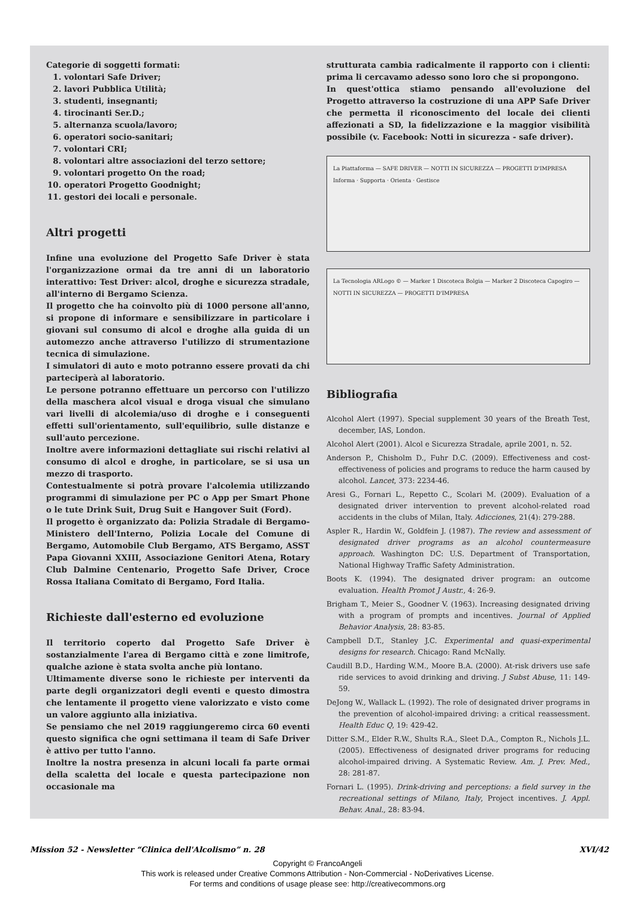Categorie di soggetti formati:
1. volontari Safe Driver;
2. lavori Pubblica Utilità;
3. studenti, insegnanti;
4. tirocinanti Ser.D.;
5. alternanza scuola/lavoro;
6. operatori socio-sanitari;
7. volontari CRI;
8. volontari altre associazioni del terzo settore;
9. volontari progetto On the road;
10. operatori Progetto Goodnight;
11. gestori dei locali e personale.
Altri progetti
Infine una evoluzione del Progetto Safe Driver è stata l'organizzazione ormai da tre anni di un laboratorio interattivo: Test Driver: alcol, droghe e sicurezza stradale, all'interno di Bergamo Scienza.
Il progetto che ha coinvolto più di 1000 persone all'anno, si propone di informare e sensibilizzare in particolare i giovani sul consumo di alcol e droghe alla guida di un automezzo anche attraverso l'utilizzo di strumentazione tecnica di simulazione.
I simulatori di auto e moto potranno essere provati da chi parteciperà al laboratorio.
Le persone potranno effettuare un percorso con l'utilizzo della maschera alcol visual e droga visual che simulano vari livelli di alcolemia/uso di droghe e i conseguenti effetti sull'orientamento, sull'equilibrio, sulle distanze e sull'auto percezione.
Inoltre avere informazioni dettagliate sui rischi relativi al consumo di alcol e droghe, in particolare, se si usa un mezzo di trasporto.
Contestualmente si potrà provare l'alcolemia utilizzando programmi di simulazione per PC o App per Smart Phone o le tute Drink Suit, Drug Suit e Hangover Suit (Ford).
Il progetto è organizzato da: Polizia Stradale di Bergamo-Ministero dell'Interno, Polizia Locale del Comune di Bergamo, Automobile Club Bergamo, ATS Bergamo, ASST Papa Giovanni XXIII, Associazione Genitori Atena, Rotary Club Dalmine Centenario, Progetto Safe Driver, Croce Rossa Italiana Comitato di Bergamo, Ford Italia.
Richieste dall'esterno ed evoluzione
Il territorio coperto dal Progetto Safe Driver è sostanzialmente l'area di Bergamo città e zone limitrofe, qualche azione è stata svolta anche più lontano.
Ultimamente diverse sono le richieste per interventi da parte degli organizzatori degli eventi e questo dimostra che lentamente il progetto viene valorizzato e visto come un valore aggiunto alla iniziativa.
Se pensiamo che nel 2019 raggiungeremo circa 60 eventi questo significa che ogni settimana il team di Safe Driver è attivo per tutto l'anno.
Inoltre la nostra presenza in alcuni locali fa parte ormai della scaletta del locale e questa partecipazione non occasionale ma
strutturata cambia radicalmente il rapporto con i clienti: prima li cercavamo adesso sono loro che si propongono.
In quest'ottica stiamo pensando all'evoluzione del Progetto attraverso la costruzione di una APP Safe Driver che permetta il riconoscimento del locale dei clienti affezionati a SD, la fidelizzazione e la maggior visibilità possibile (v. Facebook: Notti in sicurezza - safe driver).
La Piattaforma — SAFE DRIVER — NOTTI IN SICUREZZA — PROGETTI D'IMPRESA
Informa · Supporta · Orienta · Gestisce
La Tecnologia ARLogo © — Marker 1 Discoteca Bolgia — Marker 2 Discoteca Capogiro — NOTTI IN SICUREZZA — PROGETTI D'IMPRESA
Bibliografia
Alcohol Alert (1997). Special supplement 30 years of the Breath Test, december, IAS, London.
Alcohol Alert (2001). Alcol e Sicurezza Stradale, aprile 2001, n. 52.
Anderson P., Chisholm D., Fuhr D.C. (2009). Effectiveness and cost-effectiveness of policies and programs to reduce the harm caused by alcohol. Lancet, 373: 2234-46.
Aresi G., Fornari L., Repetto C., Scolari M. (2009). Evaluation of a designated driver intervention to prevent alcohol-related road accidents in the clubs of Milan, Italy. Adicciones, 21(4): 279-288.
Aspler R., Hardin W., Goldfein J. (1987). The review and assessment of designated driver programs as an alcohol countermeasure approach. Washington DC: U.S. Department of Transportation, National Highway Traffic Safety Administration.
Boots K. (1994). The designated driver program: an outcome evaluation. Health Promot J Austr., 4: 26-9.
Brigham T., Meier S., Goodner V. (1963). Increasing designated driving with a program of prompts and incentives. Journal of Applied Behavior Analysis, 28: 83-85.
Campbell D.T., Stanley J.C. Experimental and quasi-experimental designs for research. Chicago: Rand McNally.
Caudill B.D., Harding W.M., Moore B.A. (2000). At-risk drivers use safe ride services to avoid drinking and driving. J Subst Abuse, 11: 149-59.
DeJong W., Wallack L. (1992). The role of designated driver programs in the prevention of alcohol-impaired driving: a critical reassessment. Health Educ Q, 19: 429-42.
Ditter S.M., Elder R.W., Shults R.A., Sleet D.A., Compton R., Nichols J.L. (2005). Effectiveness of designated driver programs for reducing alcohol-impaired driving. A Systematic Review. Am. J. Prev. Med., 28: 281-87.
Fornari L. (1995). Drink-driving and perceptions: a field survey in the recreational settings of Milano, Italy, Project incentives. J. Appl. Behav. Anal., 28: 83-94.
Mission 52 - Newsletter “Clinica dell'Alcolismo” n. 28 XVI/42
Copyright © FrancoAngeli
This work is released under Creative Commons Attribution - Non-Commercial - NoDerivatives License.
For terms and conditions of usage please see: http://creativecommons.org